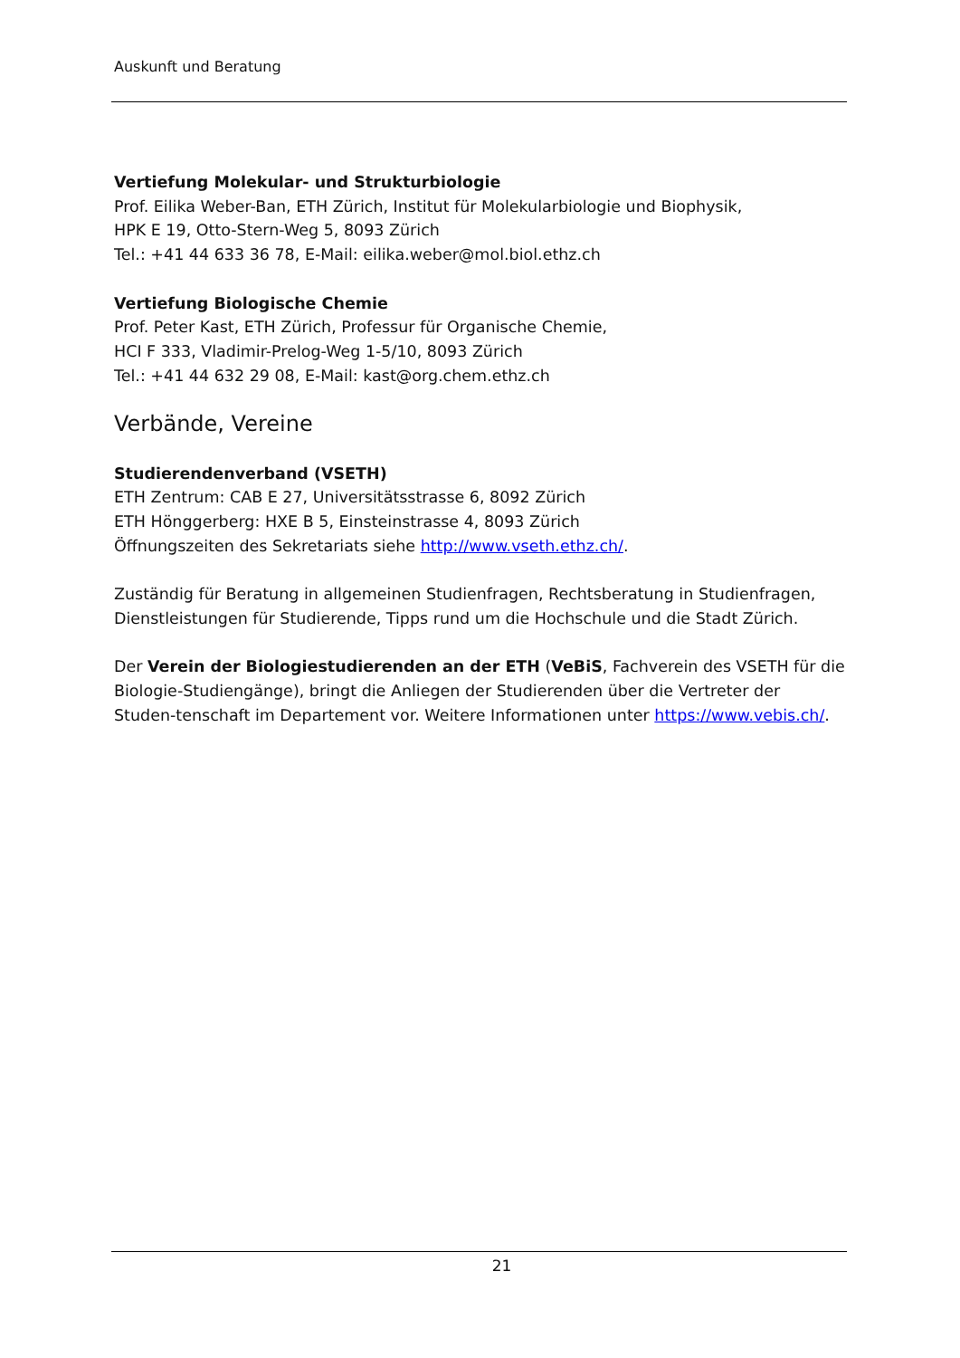Auskunft und Beratung
Vertiefung Molekular- und Strukturbiologie
Prof. Eilika Weber-Ban, ETH Zürich, Institut für Molekularbiologie und Biophysik,
HPK E 19, Otto-Stern-Weg 5, 8093 Zürich
Tel.: +41 44 633 36 78, E-Mail: eilika.weber@mol.biol.ethz.ch
Vertiefung Biologische Chemie
Prof. Peter Kast, ETH Zürich, Professur für Organische Chemie,
HCI F 333, Vladimir-Prelog-Weg 1-5/10, 8093 Zürich
Tel.: +41 44 632 29 08, E-Mail: kast@org.chem.ethz.ch
Verbände, Vereine
Studierendenverband (VSETH)
ETH Zentrum: CAB E 27, Universitätsstrasse 6, 8092 Zürich
ETH Hönggerberg: HXE B 5, Einsteinstrasse 4, 8093 Zürich
Öffnungszeiten des Sekretariats siehe http://www.vseth.ethz.ch/.
Zuständig für Beratung in allgemeinen Studienfragen, Rechtsberatung in Studienfragen, Dienstleistungen für Studierende, Tipps rund um die Hochschule und die Stadt Zürich.
Der Verein der Biologiestudierenden an der ETH (VeBiS, Fachverein des VSETH für die Biologie-Studiengänge), bringt die Anliegen der Studierenden über die Vertreter der Studen-tenschaft im Departement vor. Weitere Informationen unter https://www.vebis.ch/.
21